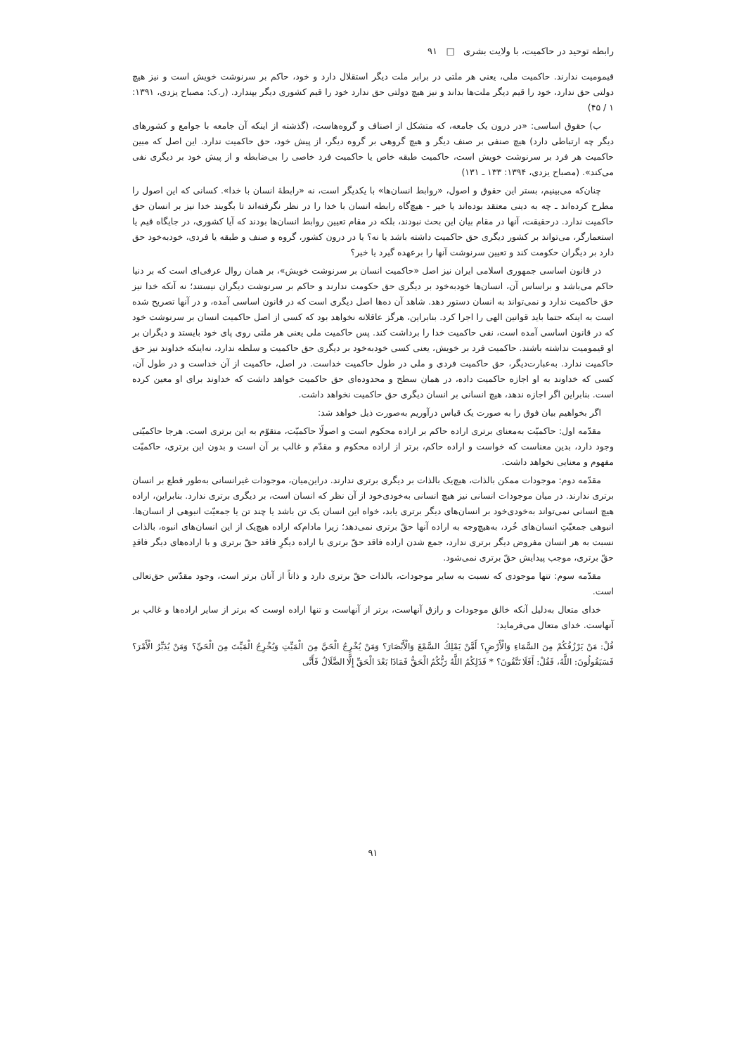رابطه توحید در حاکمیت، با ولایت بشری □ ۹۱
قیمومیت ندارند. حاکمیت ملی، یعنی هر ملتی در برابر ملت دیگر استقلال دارد و خود، حاکم بر سرنوشت خویش است و نیز هیچ دولتی حق ندارد، خود را قیم دیگر ملت‌ها بداند و نیز هیچ دولتی حق ندارد خود را قیم کشوری دیگر بپندارد. (ر.ک: مصباح یزدی، ۱۳۹۱: ۱ / ۴۵)
ب) حقوق اساسی: «در درون یک جامعه، که متشکل از اصناف و گروه‌هاست، (گذشته از اینکه آن جامعه با جوامع و کشورهای دیگر چه ارتباطی دارد) هیچ صنفی بر صنف دیگر و هیچ گروهی بر گروه دیگر، از پیش خود، حق حاکمیت ندارد. این اصل که مبین حاکمیت هر فرد بر سرنوشت خویش است، حاکمیت طبقه خاص یا حاکمیت فرد خاصی را بی‌ضابطه و از پیش خود بر دیگری نفی می‌کند». (مصباح یزدی، ۱۳۹۴: ۱۳۳ ـ ۱۳۱)
چنان‌که می‌بینیم، بستر این حقوق و اصول، «روابط انسان‌ها» با یکدیگر است، نه «رابطهٔ انسان با خدا». کسانی که این اصول را مطرح کرده‌اند ـ چه به دینی معتقد بوده‌اند یا خیر - هیچ‌گاه رابطه انسان با خدا را در نظر نگرفته‌اند تا بگویند خدا نیز بر انسان حق حاکمیت ندارد. درحقیقت، آنها در مقام بیان این بحث نبودند، بلکه در مقام تعیین روابط انسان‌ها بودند که آیا کشوری، در جایگاه قیم یا استعمارگر، می‌تواند بر کشور دیگری حق حاکمیت داشته باشد یا نه؟ یا در درون کشور، گروه و صنف و طبقه یا فردی، خودبه‌خود حق دارد بر دیگران حکومت کند و تعیین سرنوشت آنها را برعهده گیرد یا خیر؟
در قانون اساسی جمهوری اسلامی ایران نیز اصل «حاکمیت انسان بر سرنوشت خویش»، بر همان روال عرفی‌ای است که بر دنیا حاکم می‌باشد و براساس آن، انسان‌ها خودبه‌خود بر دیگری حق حکومت ندارند و حاکم بر سرنوشت دیگران نیستند؛ نه آنکه خدا نیز حق حاکمیت ندارد و نمی‌تواند به انسان دستور دهد. شاهد آن ده‌ها اصل دیگری است که در قانون اساسی آمده، و در آنها تصریح شده است به اینکه حتما باید قوانین الهی را اجرا کرد. بنابراین، هرگز عاقلانه نخواهد بود که کسی از اصل حاکمیت انسان بر سرنوشت خود که در قانون اساسی آمده است، نفی حاکمیت خدا را برداشت کند. پس حاکمیت ملی یعنی هر ملتی روی پای خود بایستد و دیگران بر او قیمومیت نداشته باشند. حاکمیت فرد بر خویش، یعنی کسی خودبه‌خود بر دیگری حق حاکمیت و سلطه ندارد، نه‌اینکه خداوند نیز حق حاکمیت ندارد. به‌عبارت‌دیگر، حق حاکمیت فردی و ملی در طول حاکمیت خداست. در اصل، حاکمیت از آن خداست و در طول آن، کسی که خداوند به او اجازه حاکمیت داده، در همان سطح و محدوده‌ای حق حاکمیت خواهد داشت که خداوند برای او معین کرده است. بنابراین اگر اجازه ندهد، هیچ انسانی بر انسان دیگری حق حاکمیت نخواهد داشت.
اگر بخواهیم بیان فوق را به صورت یک قیاس درآوریم به‌صورت ذیل خواهد شد:
مقدّمه اول: حاکمیّت به‌معنای برتری اراده حاکم بر اراده محکوم است و اصولًا حاکمیّت، متقوّم به این برتری است. هرجا حاکمیّتی وجود دارد، بدین معناست که خواست و اراده حاکم، برتر از اراده محکوم و مقدّم و غالب بر آن است و بدون این برتری، حاکمیّت مفهوم و معنایی نخواهد داشت.
مقدّمه دوم: موجودات ممکن بالذات، هیچ‌یک بالذات بر دیگری برتری ندارند. دراین‌میان، موجودات غیرانسانی به‌طور قطع بر انسان برتری ندارند. در میان موجودات انسانی نیز هیچ انسانی به‌خودی‌خود از آن نظر که انسان است، بر دیگری برتری ندارد. بنابراین، اراده هیچ انسانی نمی‌تواند به‌خودی‌خود بر انسان‌های دیگر برتری یابد، خواه این انسان یک تن باشد یا چند تن یا جمعیّت انبوهی از انسان‌ها. انبوهی جمعیّتِ انسان‌های خُرد، به‌هیچ‌وجه به اراده آنها حقّ برتری نمی‌دهد؛ زیرا مادام‌که اراده هیچ‌یک از این انسان‌های انبوه، بالذات نسبت به هر انسان مفروض دیگر برتری ندارد، جمع شدن اراده فاقد حقّ برتری با اراده دیگرِ فاقد حقّ برتری و با اراده‌های دیگر فاقدِ حقّ برتری، موجب پیدایش حقّ برتری نمی‌شود.
مقدّمه سوم: تنها موجودی که نسبت به سایر موجودات، بالذات حقّ برتری دارد و ذاتاً از آنان برتر است، وجود مقدّس حق‌تعالی است.
خدای متعال به‌دلیل آنکه خالق موجودات و رازق آنهاست، برتر از آنهاست و تنها اراده اوست که برتر از سایر اراده‌ها و غالب بر آنهاست. خدای متعال می‌فرماید:
قُلْ: مَنْ يَرْزُقُكُمْ مِنَ السَّمَاءِ وَالْأَرْضِ؟ أَمَّنْ يَمْلِكُ السَّمْعَ وَالْأَبْصَارَ؟ وَمَنْ يُخْرِجُ الْحَيَّ مِنَ الْمَيِّتِ وَيُخْرِجُ الْمَيِّتَ مِنَ الْحَيِّ؟ وَمَنْ يُدَبِّرُ الْأَمْرَ؟ فَسَيَقُولُونَ: اللَّهُ، فَقُلْ: أَفَلَا تَتَّقُونَ؟ * فَذَلِكُمُ اللَّهُ رَبُّكُمُ الْحَقُّ فَمَاذَا بَعْدَ الْحَقِّ إِلَّا الضَّلَالُ فَأَنَّى
۹۱